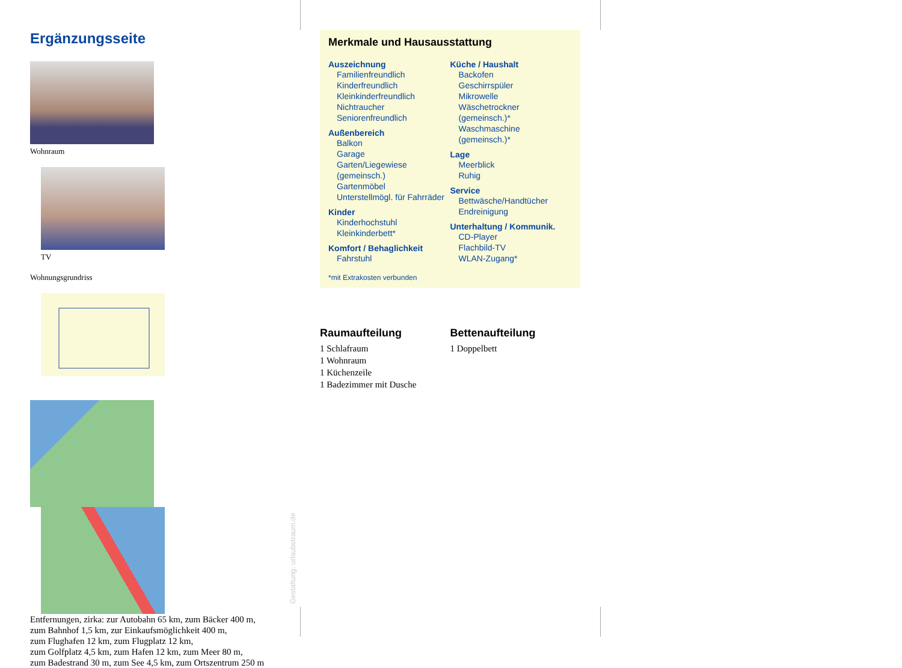Ergänzungsseite
Wohnraum TV
Wohnungsgrundriss
Entfernungen, zirka: zur Autobahn 65 km, zum Bäcker 400 m,
zum Bahnhof 1,5 km, zur Einkaufsmöglichkeit 400 m,
zum Flughafen 12 km, zum Flugplatz 12 km,
zum Golfplatz 4,5 km, zum Hafen 12 km, zum Meer 80 m,
zum Badestrand 30 m, zum See 4,5 km, zum Ortszentrum 250 m
Merkmale und Hausausstattung
Auszeichnung
Familienfreundlich
Kinderfreundlich
Kleinkinderfreundlich
Nichtraucher
Seniorenfreundlich
Außenbereich
Balkon
Garage
Garten/Liegewiese (gemeinsch.)
Gartenmöbel
Unterstellmögl. für Fahrräder
Kinder
Kinderhochstuhl
Kleinkinderbett*
Komfort / Behaglichkeit
Fahrstuhl
Küche / Haushalt
Backofen
Geschirrspüler
Mikrowelle
Wäschetrockner (gemeinsch.)*
Waschmaschine (gemeinsch.)*
Lage
Meerblick
Ruhig
Service
Bettwäsche/Handtücher
Endreinigung
Unterhaltung / Kommunik.
CD-Player
Flachbild-TV
WLAN-Zugang*
*mit Extrakosten verbunden
Raumaufteilung
1 Schlafraum
1 Wohnraum
1 Küchenzeile
1 Badezimmer mit Dusche
Bettenaufteilung
1 Doppelbett
Gestaltung: urlaubstraum.de